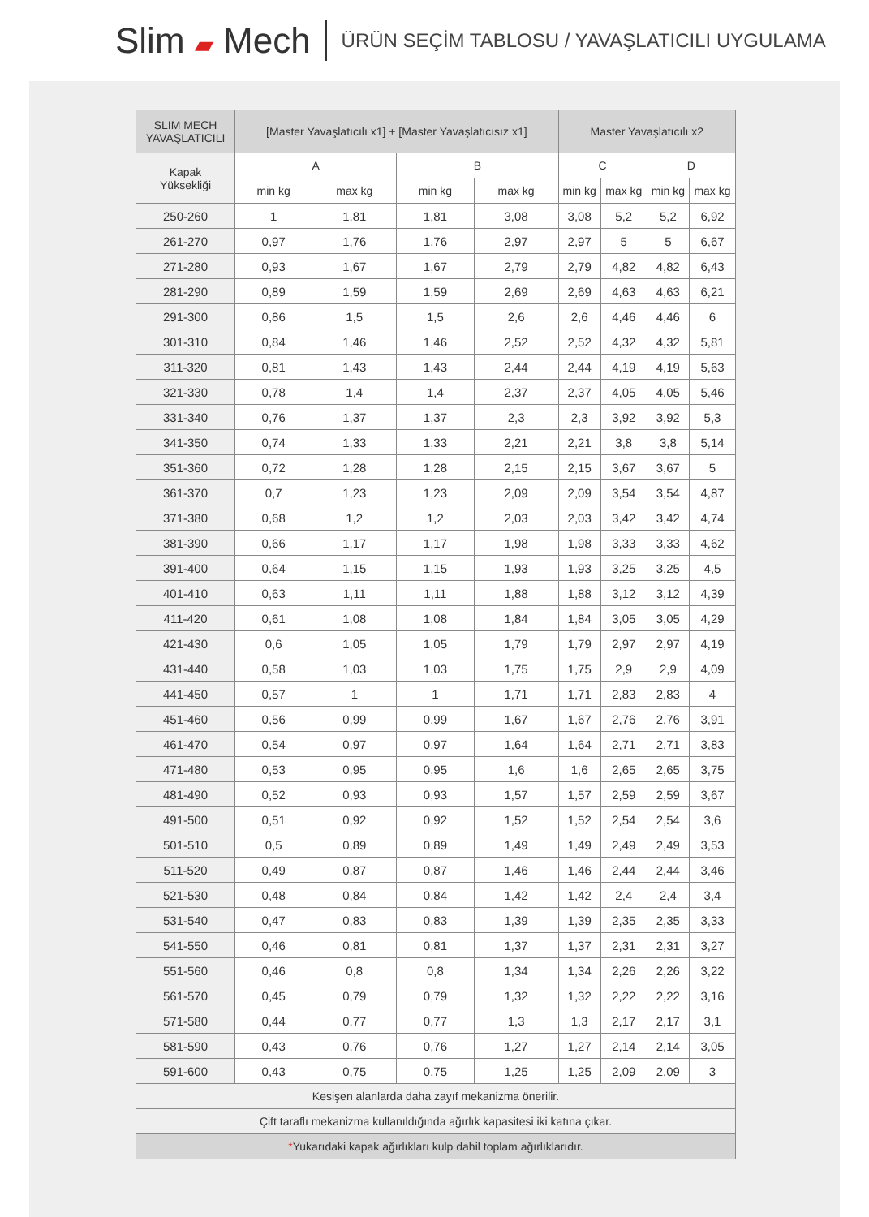Slim ▰ Mech
ÜRÜN SEÇİM TABLOSU / YAVAŞLATICILI UYGULAMA
| SLIM MECH YAVAŞLATICILI | [Master Yavaşlatıcılı x1] + [Master Yavaşlatıcısız x1] | | | | Master Yavaşlatıcılı x2 | | | |
| --- | --- | --- | --- | --- | --- | --- | --- | --- |
| Kapak Yüksekliği | A | | B | | C | | D | |
| | min kg | max kg | min kg | max kg | min kg | max kg | min kg | max kg |
| 250-260 | 1 | 1,81 | 1,81 | 3,08 | 3,08 | 5,2 | 5,2 | 6,92 |
| 261-270 | 0,97 | 1,76 | 1,76 | 2,97 | 2,97 | 5 | 5 | 6,67 |
| 271-280 | 0,93 | 1,67 | 1,67 | 2,79 | 2,79 | 4,82 | 4,82 | 6,43 |
| 281-290 | 0,89 | 1,59 | 1,59 | 2,69 | 2,69 | 4,63 | 4,63 | 6,21 |
| 291-300 | 0,86 | 1,5 | 1,5 | 2,6 | 2,6 | 4,46 | 4,46 | 6 |
| 301-310 | 0,84 | 1,46 | 1,46 | 2,52 | 2,52 | 4,32 | 4,32 | 5,81 |
| 311-320 | 0,81 | 1,43 | 1,43 | 2,44 | 2,44 | 4,19 | 4,19 | 5,63 |
| 321-330 | 0,78 | 1,4 | 1,4 | 2,37 | 2,37 | 4,05 | 4,05 | 5,46 |
| 331-340 | 0,76 | 1,37 | 1,37 | 2,3 | 2,3 | 3,92 | 3,92 | 5,3 |
| 341-350 | 0,74 | 1,33 | 1,33 | 2,21 | 2,21 | 3,8 | 3,8 | 5,14 |
| 351-360 | 0,72 | 1,28 | 1,28 | 2,15 | 2,15 | 3,67 | 3,67 | 5 |
| 361-370 | 0,7 | 1,23 | 1,23 | 2,09 | 2,09 | 3,54 | 3,54 | 4,87 |
| 371-380 | 0,68 | 1,2 | 1,2 | 2,03 | 2,03 | 3,42 | 3,42 | 4,74 |
| 381-390 | 0,66 | 1,17 | 1,17 | 1,98 | 1,98 | 3,33 | 3,33 | 4,62 |
| 391-400 | 0,64 | 1,15 | 1,15 | 1,93 | 1,93 | 3,25 | 3,25 | 4,5 |
| 401-410 | 0,63 | 1,11 | 1,11 | 1,88 | 1,88 | 3,12 | 3,12 | 4,39 |
| 411-420 | 0,61 | 1,08 | 1,08 | 1,84 | 1,84 | 3,05 | 3,05 | 4,29 |
| 421-430 | 0,6 | 1,05 | 1,05 | 1,79 | 1,79 | 2,97 | 2,97 | 4,19 |
| 431-440 | 0,58 | 1,03 | 1,03 | 1,75 | 1,75 | 2,9 | 2,9 | 4,09 |
| 441-450 | 0,57 | 1 | 1 | 1,71 | 1,71 | 2,83 | 2,83 | 4 |
| 451-460 | 0,56 | 0,99 | 0,99 | 1,67 | 1,67 | 2,76 | 2,76 | 3,91 |
| 461-470 | 0,54 | 0,97 | 0,97 | 1,64 | 1,64 | 2,71 | 2,71 | 3,83 |
| 471-480 | 0,53 | 0,95 | 0,95 | 1,6 | 1,6 | 2,65 | 2,65 | 3,75 |
| 481-490 | 0,52 | 0,93 | 0,93 | 1,57 | 1,57 | 2,59 | 2,59 | 3,67 |
| 491-500 | 0,51 | 0,92 | 0,92 | 1,52 | 1,52 | 2,54 | 2,54 | 3,6 |
| 501-510 | 0,5 | 0,89 | 0,89 | 1,49 | 1,49 | 2,49 | 2,49 | 3,53 |
| 511-520 | 0,49 | 0,87 | 0,87 | 1,46 | 1,46 | 2,44 | 2,44 | 3,46 |
| 521-530 | 0,48 | 0,84 | 0,84 | 1,42 | 1,42 | 2,4 | 2,4 | 3,4 |
| 531-540 | 0,47 | 0,83 | 0,83 | 1,39 | 1,39 | 2,35 | 2,35 | 3,33 |
| 541-550 | 0,46 | 0,81 | 0,81 | 1,37 | 1,37 | 2,31 | 2,31 | 3,27 |
| 551-560 | 0,46 | 0,8 | 0,8 | 1,34 | 1,34 | 2,26 | 2,26 | 3,22 |
| 561-570 | 0,45 | 0,79 | 0,79 | 1,32 | 1,32 | 2,22 | 2,22 | 3,16 |
| 571-580 | 0,44 | 0,77 | 0,77 | 1,3 | 1,3 | 2,17 | 2,17 | 3,1 |
| 581-590 | 0,43 | 0,76 | 0,76 | 1,27 | 1,27 | 2,14 | 2,14 | 3,05 |
| 591-600 | 0,43 | 0,75 | 0,75 | 1,25 | 1,25 | 2,09 | 2,09 | 3 |
| Kesişen alanlarda daha zayıf mekanizma önerilir. | | | | | | | | |
| Çift taraflı mekanizma kullanıldığında ağırlık kapasitesi iki katına çıkar. | | | | | | | | |
| * Yukarıdaki kapak ağırlıkları kulp dahil toplam ağırlıklarıdır. | | | | | | | | |